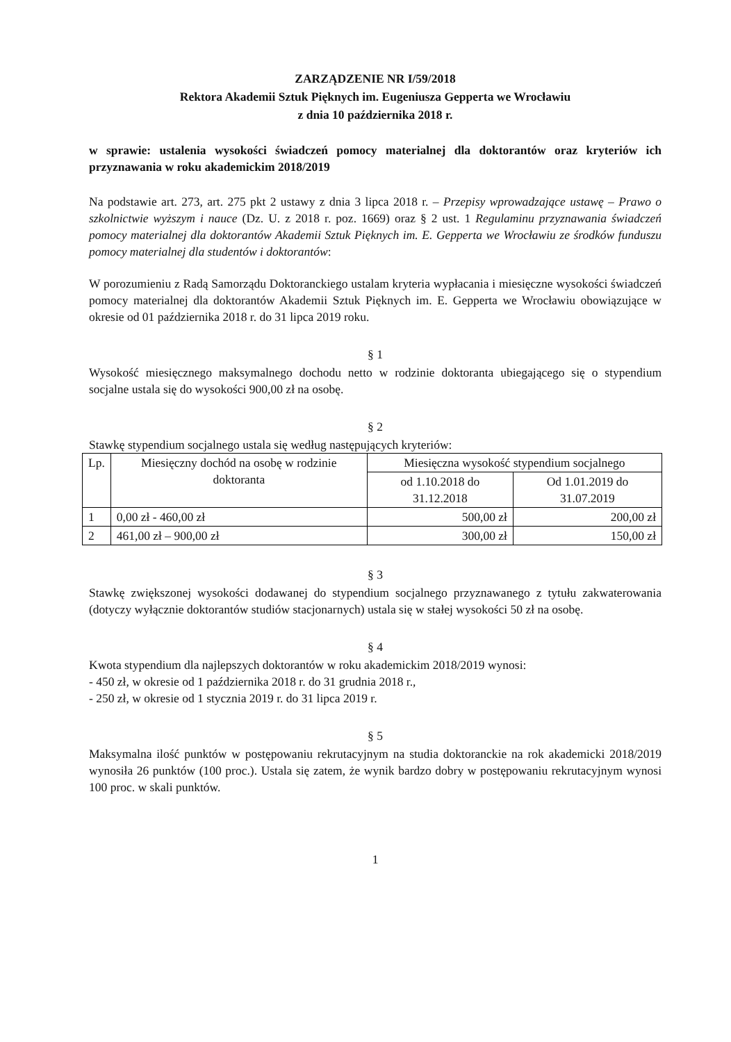ZARZĄDZENIE NR I/59/2018
Rektora Akademii Sztuk Pięknych im. Eugeniusza Gepperta we Wrocławiu
z dnia 10 października 2018 r.
w sprawie: ustalenia wysokości świadczeń pomocy materialnej dla doktorantów oraz kryteriów ich przyznawania w roku akademickim 2018/2019
Na podstawie art. 273, art. 275 pkt 2 ustawy z dnia 3 lipca 2018 r. – Przepisy wprowadzające ustawę – Prawo o szkolnictwie wyższym i nauce (Dz. U. z 2018 r. poz. 1669) oraz § 2 ust. 1 Regulaminu przyznawania świadczeń pomocy materialnej dla doktorantów Akademii Sztuk Pięknych im. E. Gepperta we Wrocławiu ze środków funduszu pomocy materialnej dla studentów i doktorantów:
W porozumieniu z Radą Samorządu Doktoranckiego ustalam kryteria wypłacania i miesięczne wysokości świadczeń pomocy materialnej dla doktorantów Akademii Sztuk Pięknych im. E. Gepperta we Wrocławiu obowiązujące w okresie od 01 października 2018 r. do 31 lipca 2019 roku.
§ 1
Wysokość miesięcznego maksymalnego dochodu netto w rodzinie doktoranta ubiegającego się o stypendium socjalne ustala się do wysokości 900,00 zł na osobę.
§ 2
Stawkę stypendium socjalnego ustala się według następujących kryteriów:
| Lp. | Miesięczny dochód na osobę w rodzinie doktoranta | Miesięczna wysokość stypendium socjalnego | |
| --- | --- | --- | --- |
| | | od 1.10.2018 do 31.12.2018 | Od 1.01.2019 do 31.07.2019 |
| 1 | 0,00 zł - 460,00 zł | 500,00 zł | 200,00 zł |
| 2 | 461,00 zł – 900,00 zł | 300,00 zł | 150,00 zł |
§ 3
Stawkę zwiększonej wysokości dodawanej do stypendium socjalnego przyznawanego z tytułu zakwaterowania (dotyczy wyłącznie doktorantów studiów stacjonarnych) ustala się w stałej wysokości 50 zł na osobę.
§ 4
Kwota stypendium dla najlepszych doktorantów w roku akademickim 2018/2019 wynosi:
- 450 zł, w okresie od 1 października 2018 r. do 31 grudnia 2018 r.,
- 250 zł, w okresie od 1 stycznia 2019 r. do 31 lipca 2019 r.
§ 5
Maksymalna ilość punktów w postępowaniu rekrutacyjnym na studia doktoranckie na rok akademicki 2018/2019 wynosiła 26 punktów (100 proc.). Ustala się zatem, że wynik bardzo dobry w postępowaniu rekrutacyjnym wynosi 100 proc. w skali punktów.
1